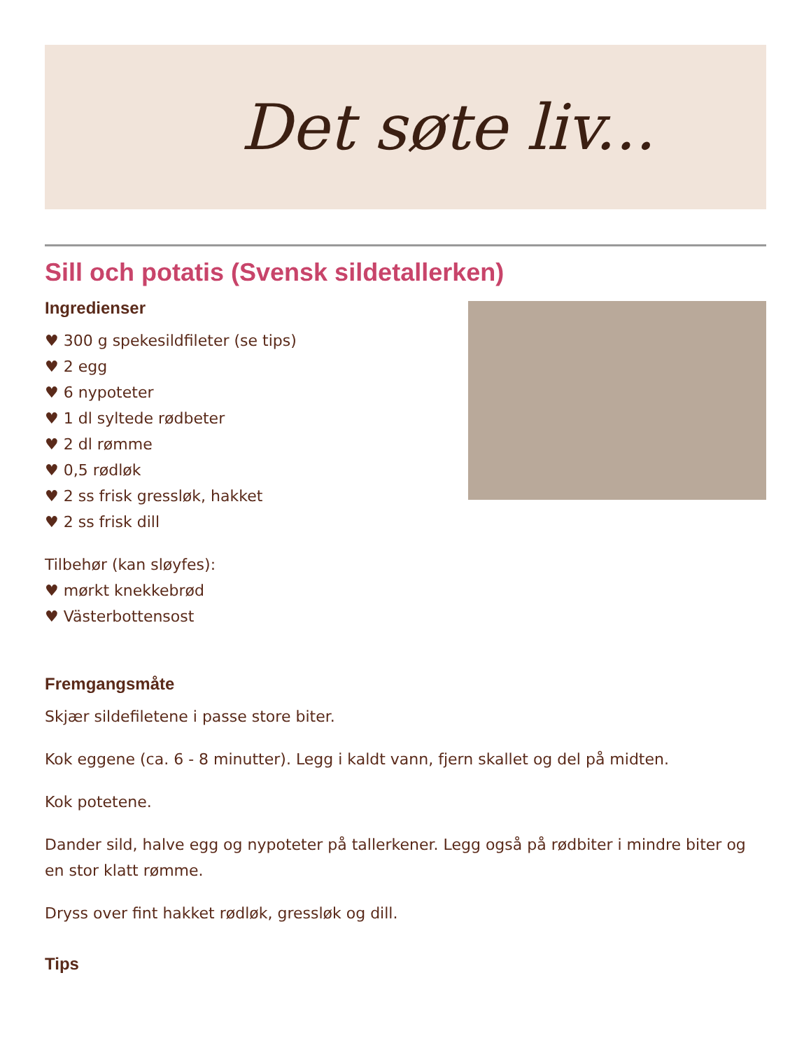Det søte liv...
Sill och potatis (Svensk sildetallerken)
Ingredienser
♥ 300 g spekesildfileter (se tips)
♥ 2 egg
♥ 6 nypoteter
♥ 1 dl syltede rødbeter
♥ 2 dl rømme
♥ 0,5 rødløk
♥ 2 ss frisk gressløk, hakket
♥ 2 ss frisk dill
Tilbehør (kan sløyfes):
♥ mørkt knekkebrød
♥ Västerbottensost
Fremgangsmåte
Skjær sildefiletene i passe store biter.
Kok eggene (ca. 6 - 8 minutter). Legg i kaldt vann, fjern skallet og del på midten.
Kok potetene.
Dander sild, halve egg og nypoteter på tallerkener. Legg også på rødbiter i mindre biter og en stor klatt rømme.
Dryss over fint hakket rødløk, gressløk og dill.
Tips